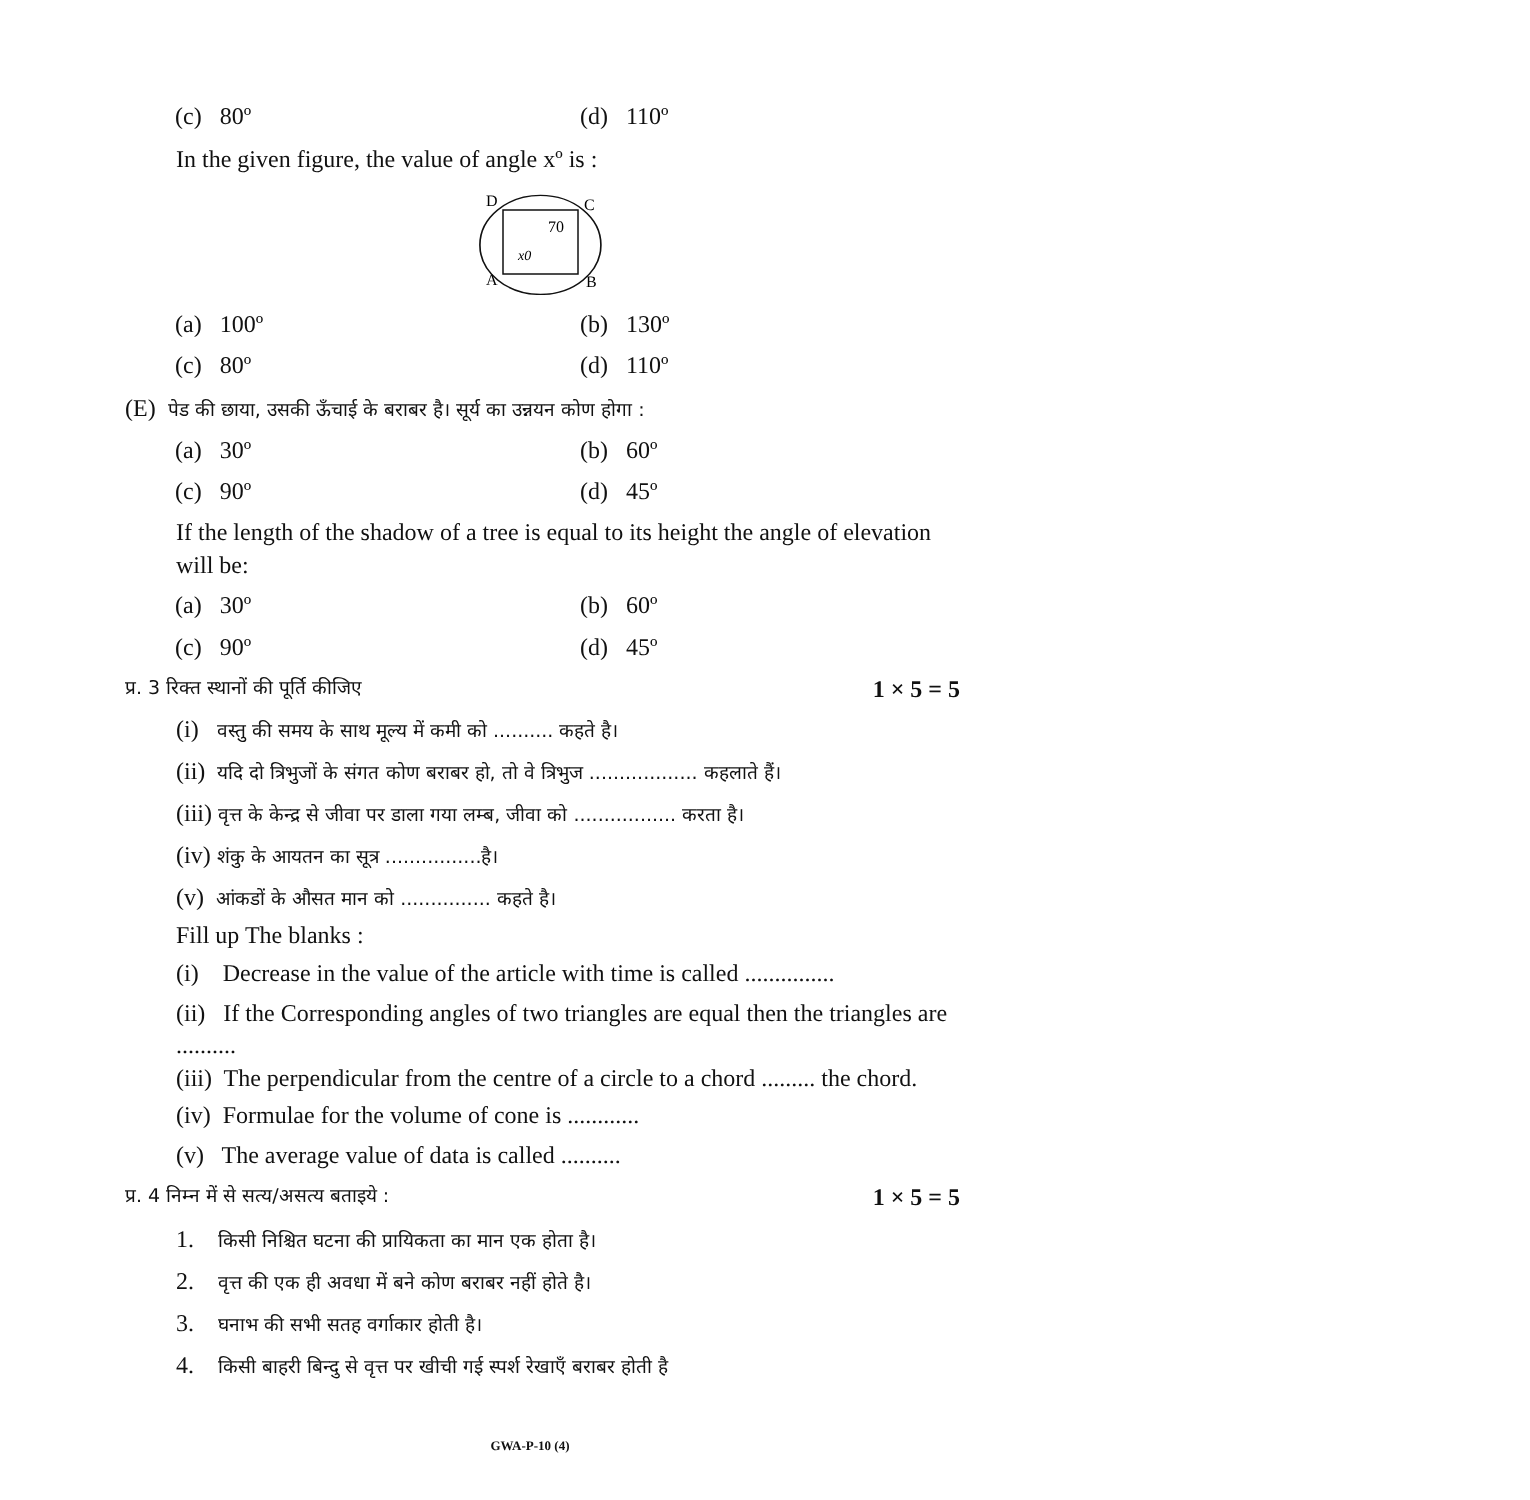(c) 80º (d) 110º
In the given figure, the value of angle xº is :
D
C
70
x0
A
B
(a) 100º (b) 130º
(c) 80º (d) 110º
(E) पेड की छाया, उसकी ऊँचाई के बराबर है। सूर्य का उन्नयन कोण होगा :
(a) 30º (b) 60º
(c) 90º (d) 45º
If the length of the shadow of a tree is equal to its height the angle of elevation will be:
(a) 30º (b) 60º
(c) 90º (d) 45º
प्र. 3 रिक्त स्थानों की पूर्ति कीजिए 1 × 5 = 5
(i) वस्तु की समय के साथ मूल्य में कमी को .......... कहते है।
(ii) यदि दो त्रिभुजों के संगत कोण बराबर हो, तो वे त्रिभुज .................. कहलाते हैं।
(iii) वृत्त के केन्द्र से जीवा पर डाला गया लम्ब, जीवा को ................. करता है।
(iv) शंकु के आयतन का सूत्र ................है।
(v) आंकडों के औसत मान को ............... कहते है।
Fill up The blanks :
(i) Decrease in the value of the article with time is called ...............
(ii) If the Corresponding angles of two triangles are equal then the triangles are ..........
(iii) The perpendicular from the centre of a circle to a chord ......... the chord.
(iv) Formulae for the volume of cone is ............
(v) The average value of data is called ..........
प्र. 4 निम्न में से सत्य/असत्य बताइये : 1 × 5 = 5
1. किसी निश्चित घटना की प्रायिकता का मान एक होता है।
2. वृत्त की एक ही अवधा में बने कोण बराबर नहीं होते है।
3. घनाभ की सभी सतह वर्गाकार होती है।
4. किसी बाहरी बिन्दु से वृत्त पर खीची गई स्पर्श रेखाएँ बराबर होती है
GWA-P-10 (4)